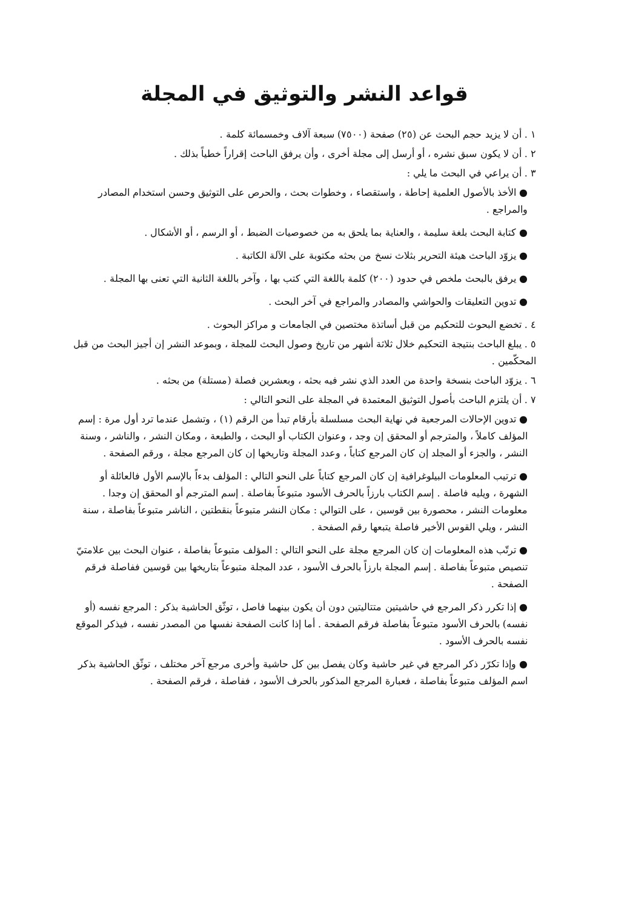قواعد النشر والتوثيق في المجلة
١ . أن لا يزيد حجم البحث عن (٢٥) صفحة (٧٥٠٠) سبعة آلاف وخمسمائة كلمة .
٢ . أن لا يكون سبق نشره ، أو أرسل إلى مجلة أخرى ، وأن يرفق الباحث إقراراً خطياً بذلك .
٣ . أن يراعي في البحث ما يلي :
● الأخذ بالأصول العلمية إحاطة ، واستقصاء ، وخطوات بحث ، والحرص على التوثيق وحسن استخدام المصادر والمراجع .
● كتابة البحث بلغة سليمة ، والعناية بما يلحق به من خصوصيات الضبط ، أو الرسم ، أو الأشكال .
● يزوّد الباحث هيئة التحرير بثلاث نسخ من بحثه مكتوبة على الآلة الكاتبة .
● يرفق بالبحث ملخص في حدود (٢٠٠) كلمة باللغة التي كتب بها ، وآخر باللغة الثانية التي تعنى بها المجلة .
● تدوين التعليقات والحواشي والمصادر والمراجع في آخر البحث .
٤ . تخضع البحوث للتحكيم من قبل أساتذة مختصين في الجامعات و مراكز البحوث .
٥ . يبلغ الباحث بنتيجة التحكيم خلال ثلاثة أشهر من تاريخ وصول البحث للمجلة ، وبموعد النشر إن أجيز البحث من قبل المحكّمين .
٦ . يزوّد الباحث بنسخة واحدة من العدد الذي نشر فيه بحثه ، وبعشرين فصلة (مستلة) من بحثه .
٧ . أن يلتزم الباحث بأصول التوثيق المعتمدة في المجلة على النحو التالي :
● تدوين الإحالات المرجعية في نهاية البحث مسلسلة بأرقام تبدأ من الرقم (١) ، وتشمل عندما ترد أول مرة : إسم المؤلف كاملاً ، والمترجم أو المحقق إن وجد ، وعنوان الكتاب أو البحث ، والطبعة ، ومكان النشر ، والناشر ، وسنة النشر ، والجزء أو المجلد إن كان المرجع كتاباً ، وعدد المجلة وتاريخها إن كان المرجع مجلة ، ورقم الصفحة .
● ترتيب المعلومات البيلوغرافية إن كان المرجع كتاباً على النحو التالي : المؤلف بدءاً بالإسم الأول فالعائلة أو الشهرة ، ويليه فاصلة . إسم الكتاب بارزاً بالحرف الأسود متبوعاً بفاصلة . إسم المترجم أو المحقق إن وجدا . معلومات النشر ، محصورة بين قوسين ، على التوالي : مكان النشر متبوعاً بنقطتين ، الناشر متبوعاً بفاصلة ، سنة النشر ، ويلي القوس الأخير فاصلة يتبعها رقم الصفحة .
● ترتّب هذه المعلومات إن كان المرجع مجلة على النحو التالي : المؤلف متبوعاً بفاصلة ، عنوان البحث بين علامتيّ تنصيص متبوعاً بفاصلة . إسم المجلة بارزاً بالحرف الأسود ، عدد المجلة متبوعاً بتاريخها بين قوسين ففاصلة فرقم الصفحة .
● إذا تكرر ذكر المرجع في حاشيتين متتاليتين دون أن يكون بينهما فاصل ، توثّق الحاشية بذكر : المرجع نفسه (أو نفسه) بالحرف الأسود متبوعاً بفاصلة فرقم الصفحة . أما إذا كانت الصفحة نفسها من المصدر نفسه ، فيذكر الموقع نفسه بالحرف الأسود .
● وإذا تكرّر ذكر المرجع في غير حاشية وكان يفصل بين كل حاشية وأخرى مرجع آخر مختلف ، توثّق الحاشية بذكر اسم المؤلف متبوعاً بفاصلة ، فعبارة المرجع المذكور بالحرف الأسود ، ففاصلة ، فرقم الصفحة .